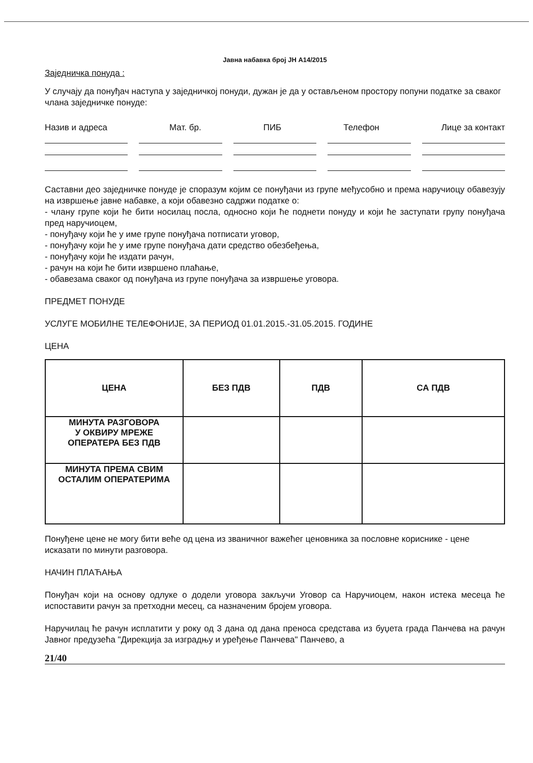Јавна набавка број ЈН А14/2015
Заједничка понуда :
У случају да понуђач наступа у заједничкој понуди, дужан је да у остављеном простору попуни податке за сваког члана заједничке понуде:
Назив и адреса Мат. бр. ПИБ Телефон Лице за контакт
Саставни део заједничке понуде је споразум којим се понуђачи из групе међусобно и према наручиоцу обавезују на извршење јавне набавке, а који обавезно садржи податке о:
- члану групе који ће бити носилац посла, односно који ће поднети понуду и који ће заступати групу понуђача пред наручиоцем,
- понуђачу који ће у име групе понуђача потписати уговор,
- понуђачу који ће у име групе понуђача дати средство обезбеђења,
- понуђачу који ће издати рачун,
- рачун на који ће бити извршено плаћање,
- обавезама сваког од понуђача из групе понуђача за извршење уговора.
ПРЕДМЕТ ПОНУДЕ
УСЛУГЕ МОБИЛНЕ ТЕЛЕФОНИЈЕ, ЗА ПЕРИОД 01.01.2015.-31.05.2015. ГОДИНЕ
ЦЕНА
| ЦЕНА | БЕЗ ПДВ | ПДВ | СА ПДВ |
| --- | --- | --- | --- |
| МИНУТА РАЗГОВОРА У ОКВИРУ МРЕЖЕ ОПЕРАТЕРА БЕЗ ПДВ | | | |
| МИНУТА ПРЕМА СВИМ ОСТАЛИМ ОПЕРАТЕРИМА | | | |
Понуђене цене не могу бити веће од цена из званичног важећег ценовника за пословне кориснике - цене исказати по минути разговора.
НАЧИН ПЛАЋАЊА
Понуђач који на основу одлуке о додели уговора закључи Уговор са Наручиоцем, након истека месеца ће испоставити рачун за претходни месец, са назначеним бројем уговора.
Наручилац ће рачун исплатити у року од 3 дана од дана преноса средстава из буџета града Панчева на рачун Јавног предузећа "Дирекција за изградњу и уређење Панчева" Панчево, а
21/40